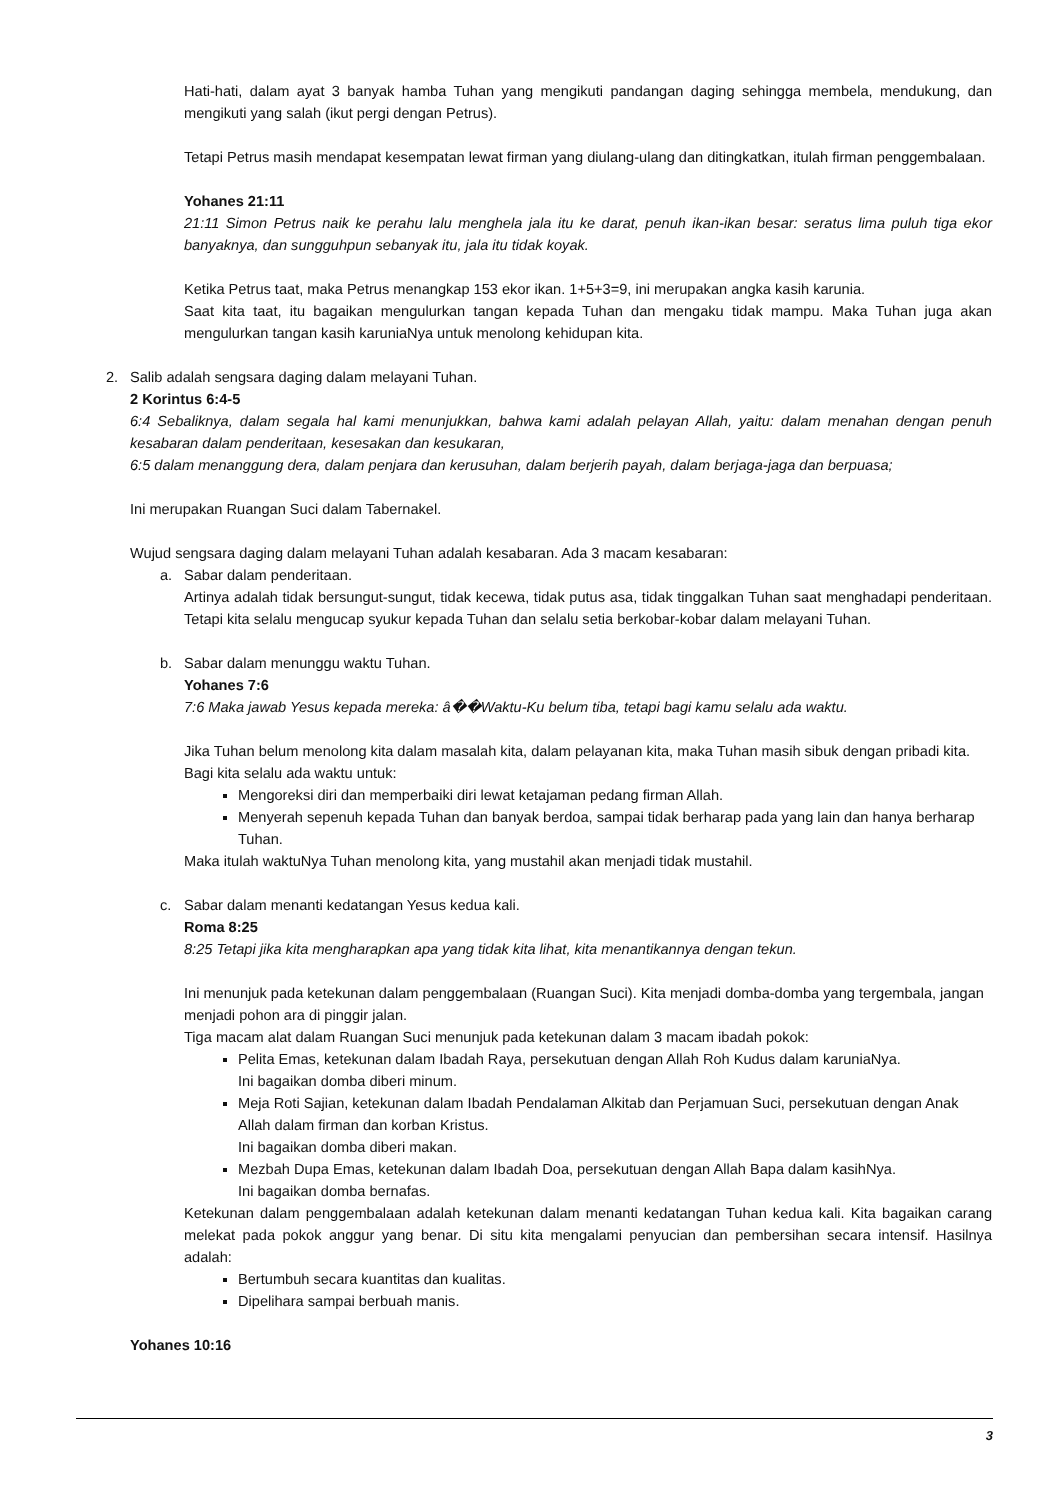Hati-hati, dalam ayat 3 banyak hamba Tuhan yang mengikuti pandangan daging sehingga membela, mendukung, dan mengikuti yang salah (ikut pergi dengan Petrus).
Tetapi Petrus masih mendapat kesempatan lewat firman yang diulang-ulang dan ditingkatkan, itulah firman penggembalaan.
Yohanes 21:11
21:11 Simon Petrus naik ke perahu lalu menghela jala itu ke darat, penuh ikan-ikan besar: seratus lima puluh tiga ekor banyaknya, dan sungguhpun sebanyak itu, jala itu tidak koyak.
Ketika Petrus taat, maka Petrus menangkap 153 ekor ikan. 1+5+3=9, ini merupakan angka kasih karunia.
Saat kita taat, itu bagaikan mengulurkan tangan kepada Tuhan dan mengaku tidak mampu. Maka Tuhan juga akan mengulurkan tangan kasih karuniaNya untuk menolong kehidupan kita.
2. Salib adalah sengsara daging dalam melayani Tuhan.
2 Korintus 6:4-5
6:4 Sebaliknya, dalam segala hal kami menunjukkan, bahwa kami adalah pelayan Allah, yaitu: dalam menahan dengan penuh kesabaran dalam penderitaan, kesesakan dan kesukaran,
6:5 dalam menanggung dera, dalam penjara dan kerusuhan, dalam berjerih payah, dalam berjaga-jaga dan berpuasa;
Ini merupakan Ruangan Suci dalam Tabernakel.
Wujud sengsara daging dalam melayani Tuhan adalah kesabaran. Ada 3 macam kesabaran:
a. Sabar dalam penderitaan.
Artinya adalah tidak bersungut-sungut, tidak kecewa, tidak putus asa, tidak tinggalkan Tuhan saat menghadapi penderitaan. Tetapi kita selalu mengucap syukur kepada Tuhan dan selalu setia berkobar-kobar dalam melayani Tuhan.
b. Sabar dalam menunggu waktu Tuhan.
Yohanes 7:6
7:6 Maka jawab Yesus kepada mereka: â��Waktu-Ku belum tiba, tetapi bagi kamu selalu ada waktu.
Jika Tuhan belum menolong kita dalam masalah kita, dalam pelayanan kita, maka Tuhan masih sibuk dengan pribadi kita.
Bagi kita selalu ada waktu untuk:
Mengoreksi diri dan memperbaiki diri lewat ketajaman pedang firman Allah.
Menyerah sepenuh kepada Tuhan dan banyak berdoa, sampai tidak berharap pada yang lain dan hanya berharap Tuhan.
Maka itulah waktuNya Tuhan menolong kita, yang mustahil akan menjadi tidak mustahil.
c. Sabar dalam menanti kedatangan Yesus kedua kali.
Roma 8:25
8:25 Tetapi jika kita mengharapkan apa yang tidak kita lihat, kita menantikannya dengan tekun.
Ini menunjuk pada ketekunan dalam penggembalaan (Ruangan Suci). Kita menjadi domba-domba yang tergembala, jangan menjadi pohon ara di pinggir jalan.
Tiga macam alat dalam Ruangan Suci menunjuk pada ketekunan dalam 3 macam ibadah pokok:
Pelita Emas, ketekunan dalam Ibadah Raya, persekutuan dengan Allah Roh Kudus dalam karuniaNya.
Ini bagaikan domba diberi minum.
Meja Roti Sajian, ketekunan dalam Ibadah Pendalaman Alkitab dan Perjamuan Suci, persekutuan dengan Anak Allah dalam firman dan korban Kristus.
Ini bagaikan domba diberi makan.
Mezbah Dupa Emas, ketekunan dalam Ibadah Doa, persekutuan dengan Allah Bapa dalam kasihNya.
Ini bagaikan domba bernafas.
Ketekunan dalam penggembalaan adalah ketekunan dalam menanti kedatangan Tuhan kedua kali. Kita bagaikan carang melekat pada pokok anggur yang benar. Di situ kita mengalami penyucian dan pembersihan secara intensif. Hasilnya adalah:
Bertumbuh secara kuantitas dan kualitas.
Dipelihara sampai berbuah manis.
Yohanes 10:16
3